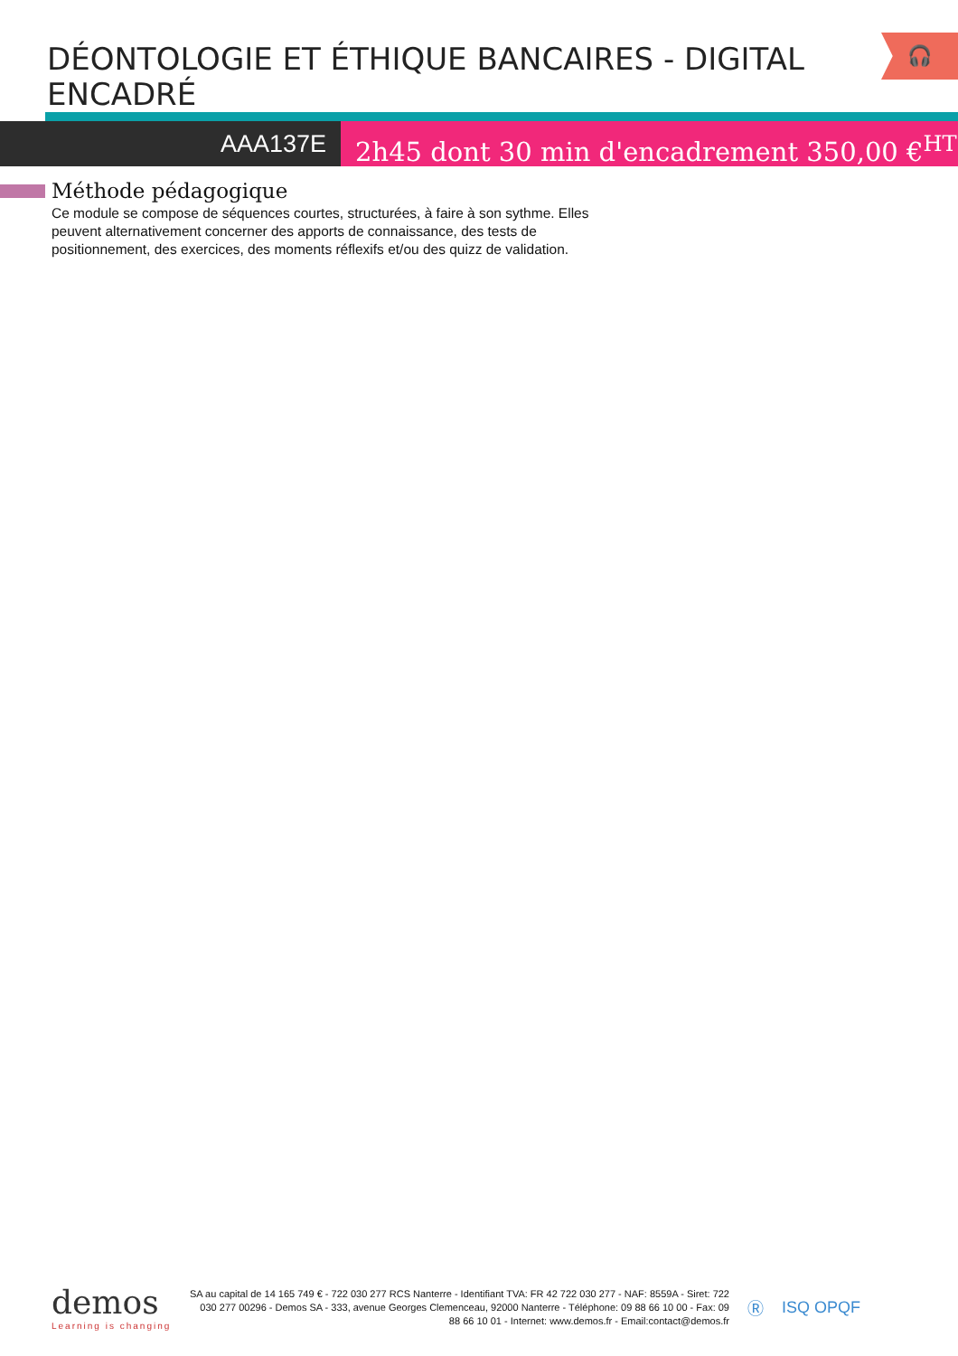DÉONTOLOGIE ET ÉTHIQUE BANCAIRES - DIGITAL ENCADRÉ
🎧
AAA137E 2h45 dont 30 min d'encadrement 350,00 €<sup>HT</sup>
Méthode pédagogique
Ce module se compose de séquences courtes, structurées, à faire à son sythme. Elles peuvent alternativement concerner des apports de connaissance, des tests de positionnement, des exercices, des moments réflexifs et/ou des quizz de validation.
demos
Learning is changing
SA au capital de 14 165 749 € - 722 030 277 RCS Nanterre - Identifiant TVA: FR 42 722 030 277 - NAF: 8559A - Siret: 722 030 277 00296 - Demos SA - 333, avenue Georges Clemenceau, 92000 Nanterre - Téléphone: 09 88 66 10 00 - Fax: 09 88 66 10 01 - Internet: www.demos.fr - Email:contact@demos.fr
Ⓡ ISQ OPQF